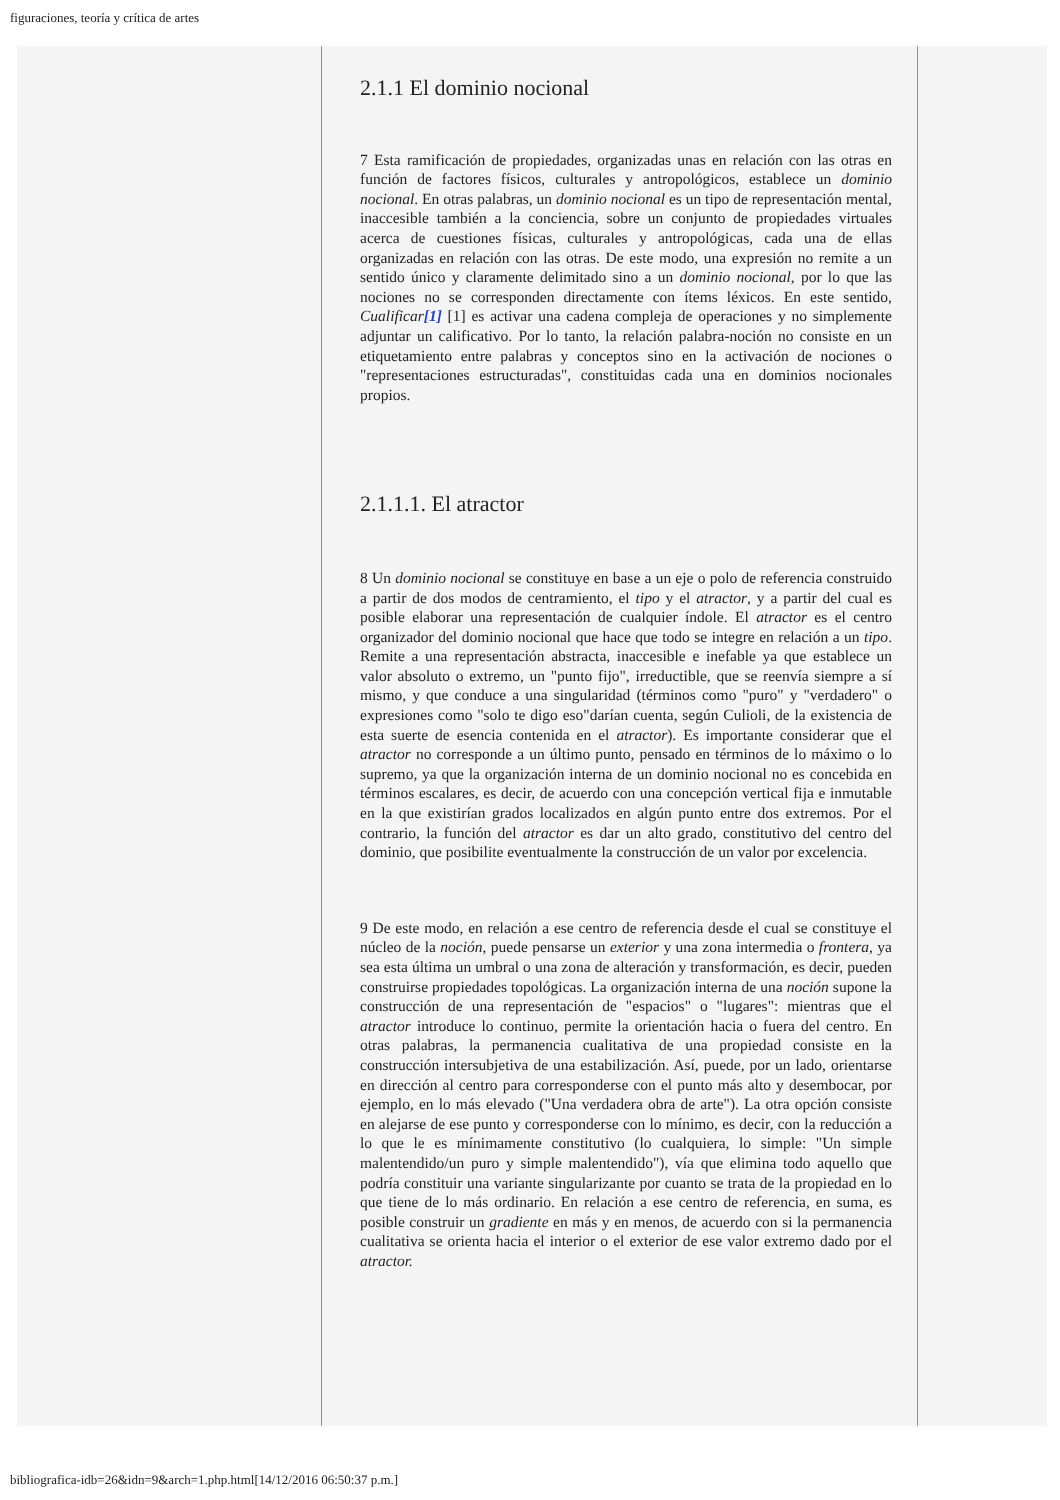figuraciones, teoría y crítica de artes
2.1.1 El dominio nocional
7 Esta ramificación de propiedades, organizadas unas en relación con las otras en función de factores físicos, culturales y antropológicos, establece un dominio nocional. En otras palabras, un dominio nocional es un tipo de representación mental, inaccesible también a la conciencia, sobre un conjunto de propiedades virtuales acerca de cuestiones físicas, culturales y antropológicas, cada una de ellas organizadas en relación con las otras. De este modo, una expresión no remite a un sentido único y claramente delimitado sino a un dominio nocional, por lo que las nociones no se corresponden directamente con ítems léxicos. En este sentido, Cualificar[1] [1] es activar una cadena compleja de operaciones y no simplemente adjuntar un calificativo. Por lo tanto, la relación palabra-noción no consiste en un etiquetamiento entre palabras y conceptos sino en la activación de nociones o "representaciones estructuradas", constituidas cada una en dominios nocionales propios.
2.1.1.1. El atractor
8 Un dominio nocional se constituye en base a un eje o polo de referencia construido a partir de dos modos de centramiento, el tipo y el atractor, y a partir del cual es posible elaborar una representación de cualquier índole. El atractor es el centro organizador del dominio nocional que hace que todo se integre en relación a un tipo. Remite a una representación abstracta, inaccesible e inefable ya que establece un valor absoluto o extremo, un "punto fijo", irreductible, que se reenvía siempre a sí mismo, y que conduce a una singularidad (términos como "puro" y "verdadero" o expresiones como "solo te digo eso"darían cuenta, según Culioli, de la existencia de esta suerte de esencia contenida en el atractor). Es importante considerar que el atractor no corresponde a un último punto, pensado en términos de lo máximo o lo supremo, ya que la organización interna de un dominio nocional no es concebida en términos escalares, es decir, de acuerdo con una concepción vertical fija e inmutable en la que existirían grados localizados en algún punto entre dos extremos. Por el contrario, la función del atractor es dar un alto grado, constitutivo del centro del dominio, que posibilite eventualmente la construcción de un valor por excelencia.
9 De este modo, en relación a ese centro de referencia desde el cual se constituye el núcleo de la noción, puede pensarse un exterior y una zona intermedia o frontera, ya sea esta última un umbral o una zona de alteración y transformación, es decir, pueden construirse propiedades topológicas. La organización interna de una noción supone la construcción de una representación de "espacios" o "lugares": mientras que el atractor introduce lo continuo, permite la orientación hacia o fuera del centro. En otras palabras, la permanencia cualitativa de una propiedad consiste en la construcción intersubjetiva de una estabilización. Así, puede, por un lado, orientarse en dirección al centro para corresponderse con el punto más alto y desembocar, por ejemplo, en lo más elevado ("Una verdadera obra de arte"). La otra opción consiste en alejarse de ese punto y corresponderse con lo mínimo, es decir, con la reducción a lo que le es mínimamente constitutivo (lo cualquiera, lo simple: "Un simple malentendido/un puro y simple malentendido"), vía que elimina todo aquello que podría constituir una variante singularizante por cuanto se trata de la propiedad en lo que tiene de lo más ordinario. En relación a ese centro de referencia, en suma, es posible construir un gradiente en más y en menos, de acuerdo con si la permanencia cualitativa se orienta hacia el interior o el exterior de ese valor extremo dado por el atractor.
bibliografica-idb=26&idn=9&arch=1.php.html[14/12/2016 06:50:37 p.m.]